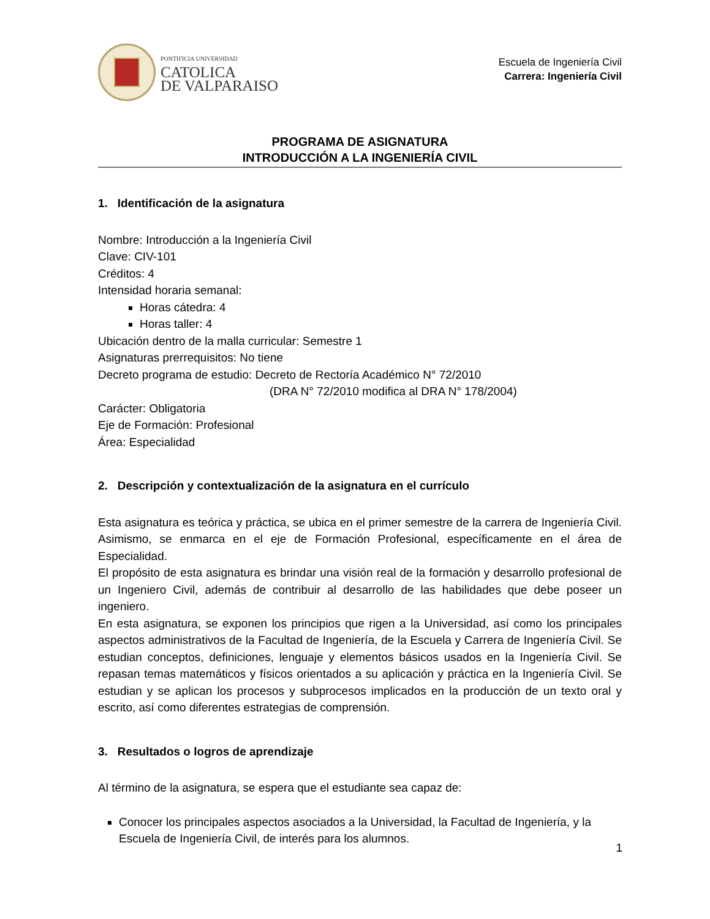PONTIFICIA UNIVERSIDAD
CATOLICA
DE VALPARAISO
Escuela de Ingeniería Civil
Carrera: Ingeniería Civil
PROGRAMA DE ASIGNATURA
INTRODUCCIÓN A LA INGENIERÍA CIVIL
1. Identificación de la asignatura
Nombre: Introducción a la Ingeniería Civil
Clave: CIV-101
Créditos: 4
Intensidad horaria semanal:
Horas cátedra: 4
Horas taller: 4
Ubicación dentro de la malla curricular: Semestre 1
Asignaturas prerrequisitos: No tiene
Decreto programa de estudio: Decreto de Rectoría Académico N° 72/2010
(DRA N° 72/2010 modifica al DRA N° 178/2004)
Carácter: Obligatoria
Eje de Formación: Profesional
Área: Especialidad
2. Descripción y contextualización de la asignatura en el currículo
Esta asignatura es teórica y práctica, se ubica en el primer semestre de la carrera de Ingeniería Civil. Asimismo, se enmarca en el eje de Formación Profesional, específicamente en el área de Especialidad.
El propósito de esta asignatura es brindar una visión real de la formación y desarrollo profesional de un Ingeniero Civil, además de contribuir al desarrollo de las habilidades que debe poseer un ingeniero.
En esta asignatura, se exponen los principios que rigen a la Universidad, así como los principales aspectos administrativos de la Facultad de Ingeniería, de la Escuela y Carrera de Ingeniería Civil. Se estudian conceptos, definiciones, lenguaje y elementos básicos usados en la Ingeniería Civil. Se repasan temas matemáticos y físicos orientados a su aplicación y práctica en la Ingeniería Civil. Se estudian y se aplican los procesos y subprocesos implicados en la producción de un texto oral y escrito, así como diferentes estrategias de comprensión.
3. Resultados o logros de aprendizaje
Al término de la asignatura, se espera que el estudiante sea capaz de:
Conocer los principales aspectos asociados a la Universidad, la Facultad de Ingeniería, y la Escuela de Ingeniería Civil, de interés para los alumnos.
1